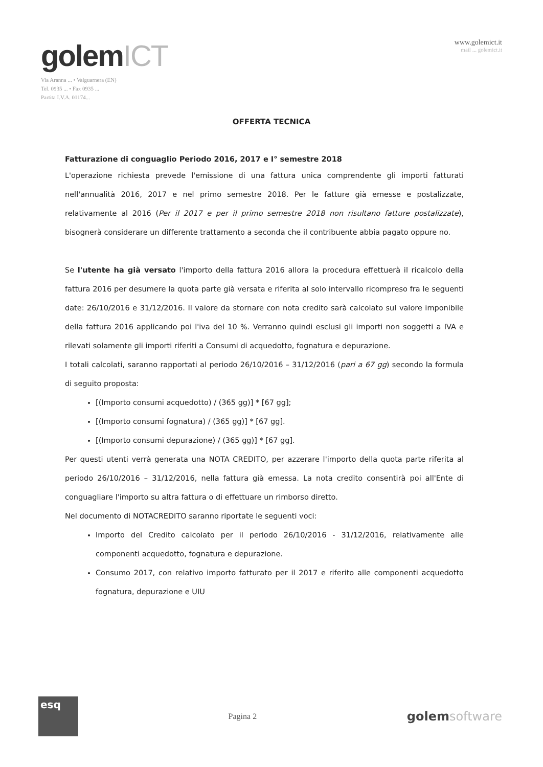golemICT
Via Aranna ... • Valguarnera (EN)
Tel. 0935 ... • Fax 0935 ...
Partita I.V.A. 01174...
www.golemict.it
mail ... golemict.it
OFFERTA TECNICA
Fatturazione di conguaglio Periodo 2016, 2017 e I° semestre 2018
L'operazione richiesta prevede l'emissione di una fattura unica comprendente gli importi fatturati nell'annualità 2016, 2017 e nel primo semestre 2018. Per le fatture già emesse e postalizzate, relativamente al 2016 (Per il 2017 e per il primo semestre 2018 non risultano fatture postalizzate), bisognerà considerare un differente trattamento a seconda che il contribuente abbia pagato oppure no.
Se l'utente ha già versato l'importo della fattura 2016 allora la procedura effettuerà il ricalcolo della fattura 2016 per desumere la quota parte già versata e riferita al solo intervallo ricompreso fra le seguenti date: 26/10/2016 e 31/12/2016. Il valore da stornare con nota credito sarà calcolato sul valore imponibile della fattura 2016 applicando poi l'iva del 10 %. Verranno quindi esclusi gli importi non soggetti a IVA e rilevati solamente gli importi riferiti a Consumi di acquedotto, fognatura e depurazione.
I totali calcolati, saranno rapportati al periodo 26/10/2016 – 31/12/2016 (pari a 67 gg) secondo la formula di seguito proposta:
[(Importo consumi acquedotto) / (365 gg)] * [67 gg];
[(Importo consumi fognatura) / (365 gg)] * [67 gg].
[(Importo consumi depurazione) / (365 gg)] * [67 gg].
Per questi utenti verrà generata una NOTA CREDITO, per azzerare l'importo della quota parte riferita al periodo 26/10/2016 – 31/12/2016, nella fattura già emessa. La nota credito consentirà poi all'Ente di conguagliare l'importo su altra fattura o di effettuare un rimborso diretto.
Nel documento di NOTACREDITO saranno riportate le seguenti voci:
Importo del Credito calcolato per il periodo 26/10/2016 - 31/12/2016, relativamente alle componenti acquedotto, fognatura e depurazione.
Consumo 2017, con relativo importo fatturato per il 2017 e riferito alle componenti acquedotto fognatura, depurazione e UIU
esq
Pagina 2
golemsoftware